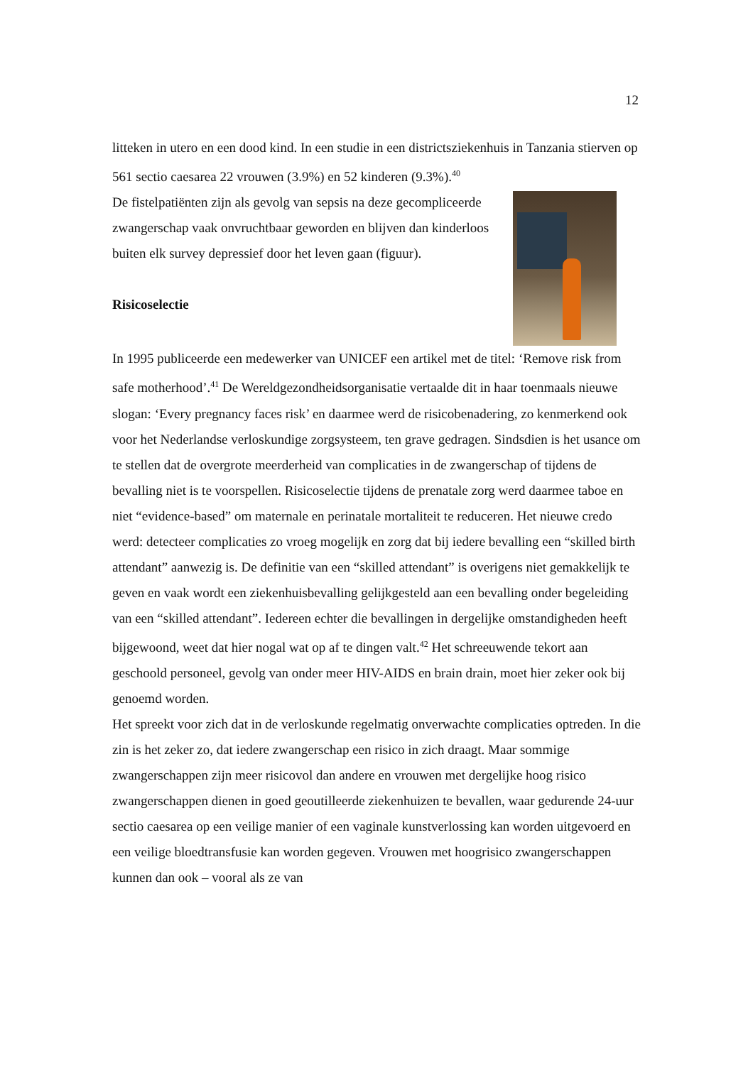12
litteken in utero en een dood kind. In een studie in een districtsziekenhuis in Tanzania stierven op 561 sectio caesarea 22 vrouwen (3.9%) en 52 kinderen (9.3%).<sup>40</sup>
De fistelpatiënten zijn als gevolg van sepsis na deze gecompliceerde zwangerschap vaak onvruchtbaar geworden en blijven dan kinderloos buiten elk survey depressief door het leven gaan (figuur).
Risicoselectie
In 1995 publiceerde een medewerker van UNICEF een artikel met de titel: ‘Remove risk from safe motherhood’.<sup>41</sup> De Wereldgezondheidsorganisatie vertaalde dit in haar toenmaals nieuwe slogan: ‘Every pregnancy faces risk’ en daarmee werd de risicobenadering, zo kenmerkend ook voor het Nederlandse verloskundige zorgsysteem, ten grave gedragen. Sindsdien is het usance om te stellen dat de overgrote meerderheid van complicaties in de zwangerschap of tijdens de bevalling niet is te voorspellen. Risicoselectie tijdens de prenatale zorg werd daarmee taboe en niet “evidence-based” om maternale en perinatale mortaliteit te reduceren. Het nieuwe credo werd: detecteer complicaties zo vroeg mogelijk en zorg dat bij iedere bevalling een “skilled birth attendant” aanwezig is. De definitie van een “skilled attendant” is overigens niet gemakkelijk te geven en vaak wordt een ziekenhuisbevalling gelijkgesteld aan een bevalling onder begeleiding van een “skilled attendant”. Iedereen echter die bevallingen in dergelijke omstandigheden heeft bijgewoond, weet dat hier nogal wat op af te dingen valt.<sup>42</sup> Het schreeuwende tekort aan geschoold personeel, gevolg van onder meer HIV-AIDS en brain drain, moet hier zeker ook bij genoemd worden.
Het spreekt voor zich dat in de verloskunde regelmatig onverwachte complicaties optreden. In die zin is het zeker zo, dat iedere zwangerschap een risico in zich draagt. Maar sommige zwangerschappen zijn meer risicovol dan andere en vrouwen met dergelijke hoog risico zwangerschappen dienen in goed geoutilleerde ziekenhuizen te bevallen, waar gedurende 24-uur sectio caesarea op een veilige manier of een vaginale kunstverlossing kan worden uitgevoerd en een veilige bloedtransfusie kan worden gegeven. Vrouwen met hoogrisico zwangerschappen kunnen dan ook – vooral als ze van